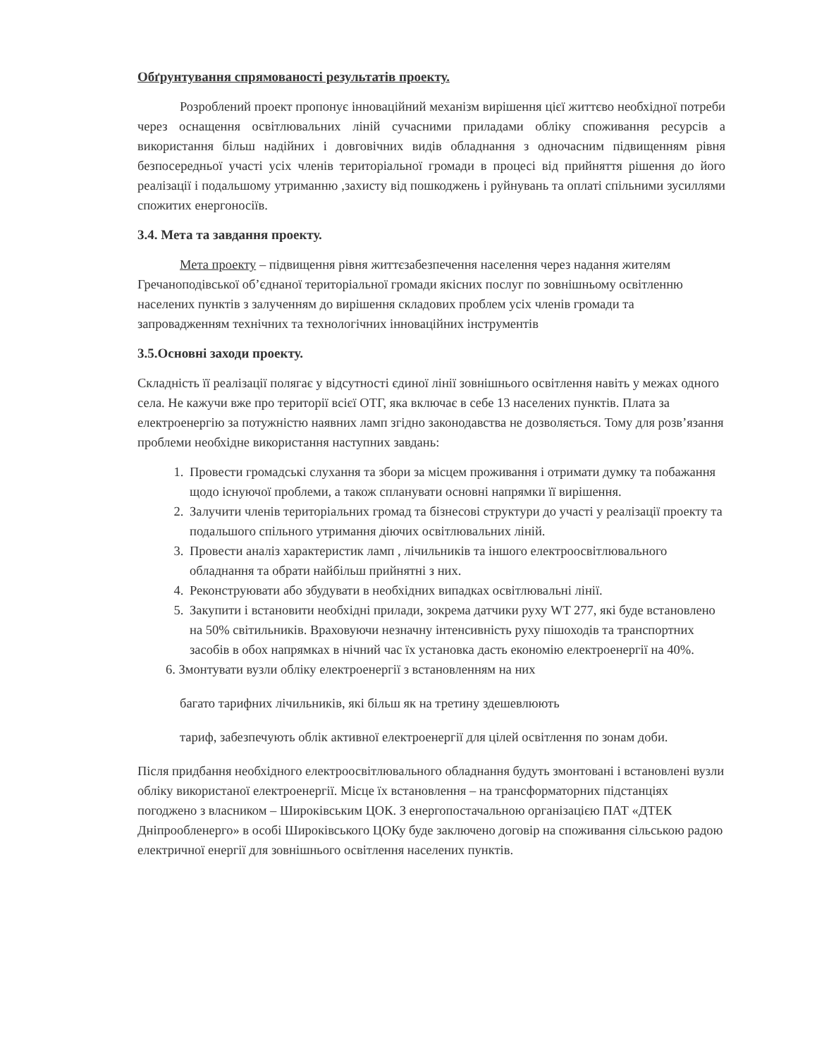Обґрунтування спрямованості результатів проекту.
Розроблений проект пропонує інноваційний механізм вирішення цієї життєво необхідної потреби через оснащення освітлювальних ліній сучасними приладами обліку споживання ресурсів а використання більш надійних і довговічних видів обладнання з одночасним підвищенням рівня безпосередньої участі усіх членів територіальної громади в процесі від прийняття рішення до його реалізації і подальшому утриманню ,захисту від пошкоджень і руйнувань та оплаті спільними зусиллями спожитих енергоносіїв.
3.4. Мета та завдання проекту.
Мета проекту – підвищення рівня життєзабезпечення населення через надання жителям Гречаноподівської об’єднаної територіальної громади якісних послуг по зовнішньому освітленню населених пунктів з залученням до вирішення складових проблем усіх членів громади та запровадженням технічних та технологічних інноваційних інструментів
3.5.Основні заходи проекту.
Складність її реалізації полягає у відсутності єдиної лінії зовнішнього освітлення навіть у межах одного села. Не кажучи вже про території всієї ОТГ, яка включає в себе 13 населених пунктів. Плата за електроенергію за потужністю наявних ламп згідно законодавства не дозволяється. Тому для розв’язання проблеми необхідне використання наступних завдань:
1. Провести громадські слухання та збори за місцем проживання і отримати думку та побажання щодо існуючої проблеми, а також спланувати основні напрямки її вирішення.
2. Залучити членів територіальних громад та бізнесові структури до участі у реалізації проекту та подальшого спільного утримання діючих освітлювальних ліній.
3. Провести аналіз характеристик ламп , лічильників та іншого електроосвітлювального обладнання та обрати найбільш прийнятні з них.
4. Реконструювати або збудувати в необхідних випадках освітлювальні лінії.
5. Закупити і встановити необхідні прилади, зокрема датчики руху WT 277, які буде встановлено на 50% світильників. Враховуючи незначну інтенсивність руху пішоходів та транспортних засобів в обох напрямках в нічний час їх установка дасть економію електроенергії на 40%.
6. Змонтувати вузли обліку електроенергії з встановленням на них
багато тарифних лічильників, які більш як на третину здешевлюють
тариф, забезпечують облік активної електроенергії для цілей освітлення по зонам доби.
Після придбання необхідного електроосвітлювального обладнання будуть змонтовані і встановлені вузли обліку використаної електроенергії. Місце їх встановлення – на трансформаторних підстанціях погоджено з власником – Широківським ЦОК. З енергопостачальною організацією ПАТ «ДТЕК Дніпрообленерго» в особі Широківського ЦОКу буде заключено договір на споживання сільською радою електричної енергії для зовнішнього освітлення населених пунктів.